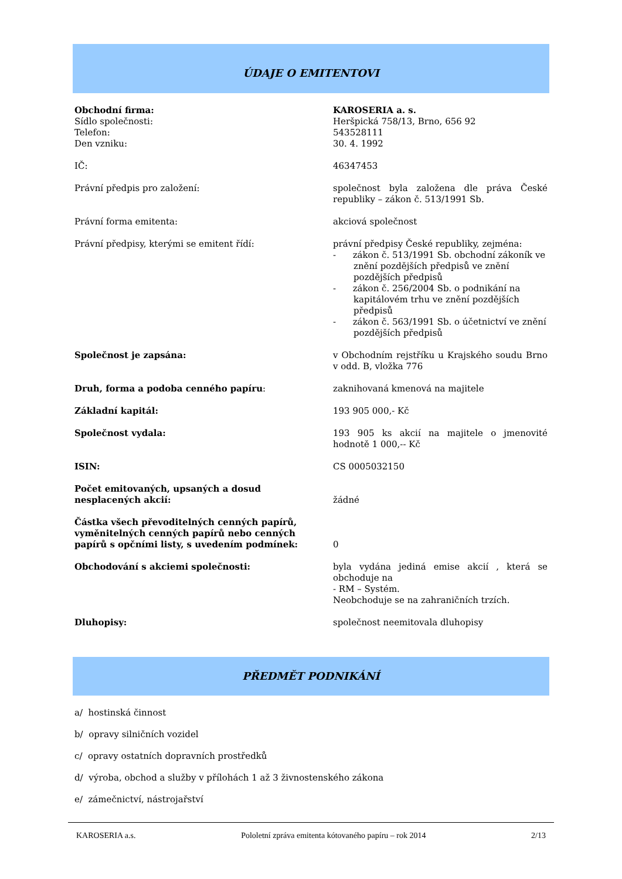ÚDAJE O EMITENTOVI
| Obchodní firma: Sídlo společnosti: Telefon: Den vzniku: | KAROSERIA a. s. Heršpická 758/13, Brno, 656 92 543528111 30. 4. 1992 |
| IČ: | 46347453 |
| Právní předpis pro založení: | společnost byla založena dle práva České republiky – zákon č. 513/1991 Sb. |
| Právní forma emitenta: | akciová společnost |
| Právní předpisy, kterými se emitent řídí: | právní předpisy České republiky, zejména: - zákon č. 513/1991 Sb. obchodní zákoník ve znění pozdějších předpisů ve znění pozdějších předpisů - zákon č. 256/2004 Sb. o podnikání na kapitálovém trhu ve znění pozdějších předpisů - zákon č. 563/1991 Sb. o účetnictví ve znění pozdějších předpisů |
| Společnost je zapsána: | v Obchodním rejstříku u Krajského soudu Brno v odd. B, vložka 776 |
| Druh, forma a podoba cenného papíru : | zaknihovaná kmenová na majitele |
| Základní kapitál: | 193 905 000,- Kč |
| Společnost vydala: | 193 905 ks akcií na majitele o jmenovité hodnotě 1 000,-- Kč |
| ISIN: | CS 0005032150 |
| Počet emitovaných, upsaných a dosud nesplacených akcií: | žádné |
| Částka všech převoditelných cenných papírů, vyměnitelných cenných papírů nebo cenných papírů s opčními listy, s uvedením podmínek: | 0 |
| Obchodování s akciemi společnosti: | byla vydána jediná emise akcií , která se obchoduje na - RM – Systém. Neobchoduje se na zahraničních trzích. |
| Dluhopisy: | společnost neemitovala dluhopisy |
PŘEDMĚT PODNIKÁNÍ
a/ hostinská činnost
b/ opravy silničních vozidel
c/ opravy ostatních dopravních prostředků
d/ výroba, obchod a služby v přílohách 1 až 3 živnostenského zákona
e/ zámečnictví, nástrojařství
KAROSERIA a.s. Pololetní zpráva emitenta kótovaného papíru – rok 2014 2/13